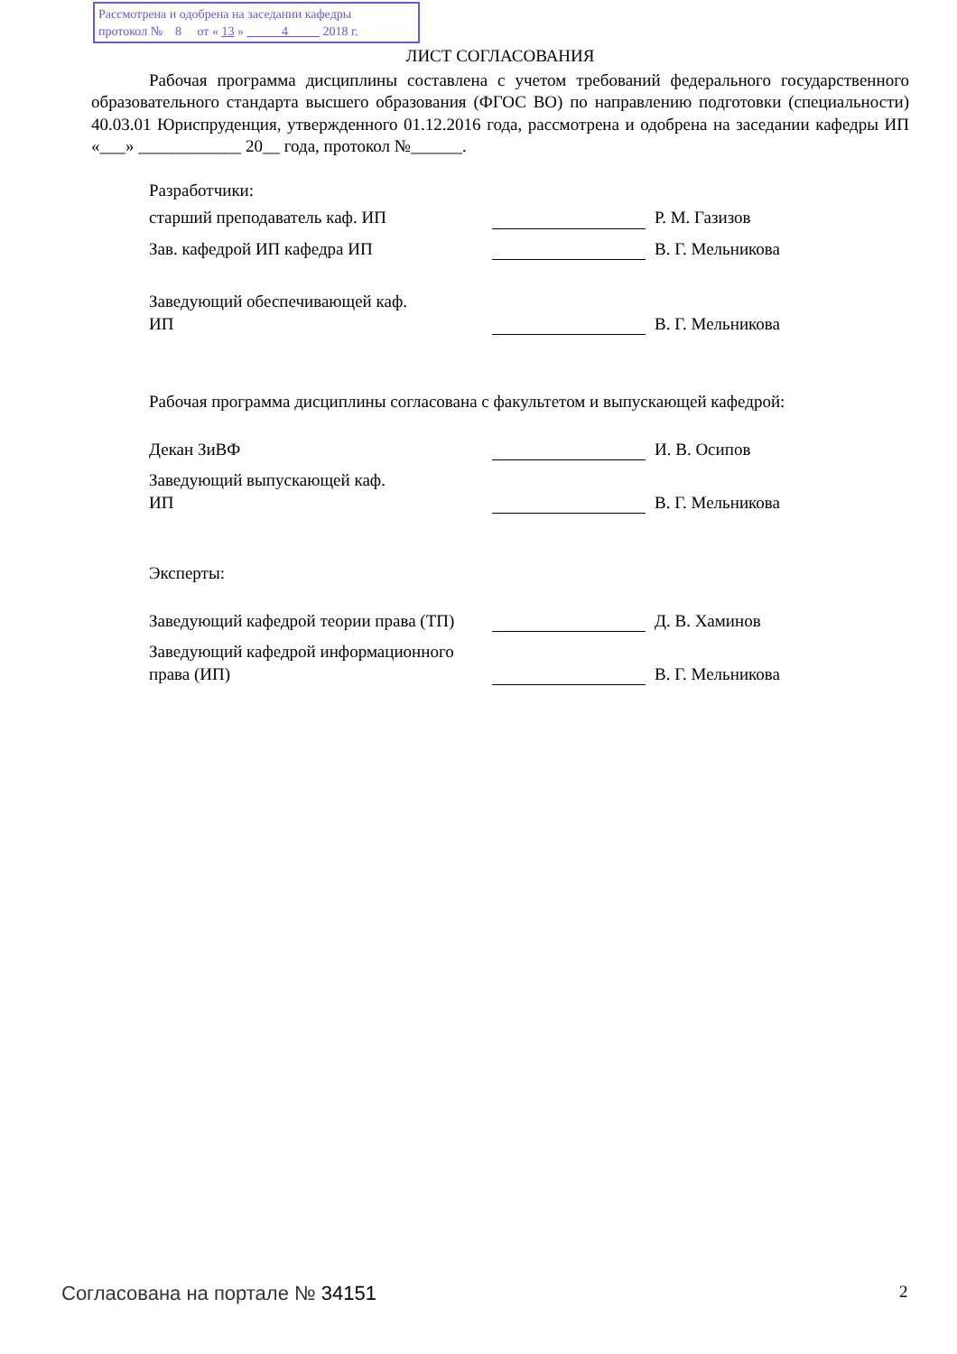Рассмотрена и одобрена на заседании кафедры
протокол № 8 от « 13 » 4 2018 г.
ЛИСТ СОГЛАСОВАНИЯ
Рабочая программа дисциплины составлена с учетом требований федерального государственного образовательного стандарта высшего образования (ФГОС ВО) по направлению подготовки (специальности) 40.03.01 Юриспруденция, утвержденного 01.12.2016 года, рассмотрена и одобрена на заседании кафедры ИП «___» ____________ 20__ года, протокол №______.
Разработчики:
старший преподаватель каф. ИП
Р. М. Газизов
Зав. кафедрой ИП кафедра ИП
В. Г. Мельникова
Заведующий обеспечивающей каф.
ИП
В. Г. Мельникова
Рабочая программа дисциплины согласована с факультетом и выпускающей кафедрой:
Декан ЗиВФ
И. В. Осипов
Заведующий выпускающей каф.
ИП
В. Г. Мельникова
Эксперты:
Заведующий кафедрой теории права (ТП)
Д. В. Хаминов
Заведующий кафедрой информационного права (ИП)
В. Г. Мельникова
Согласована на портале № 34151 2